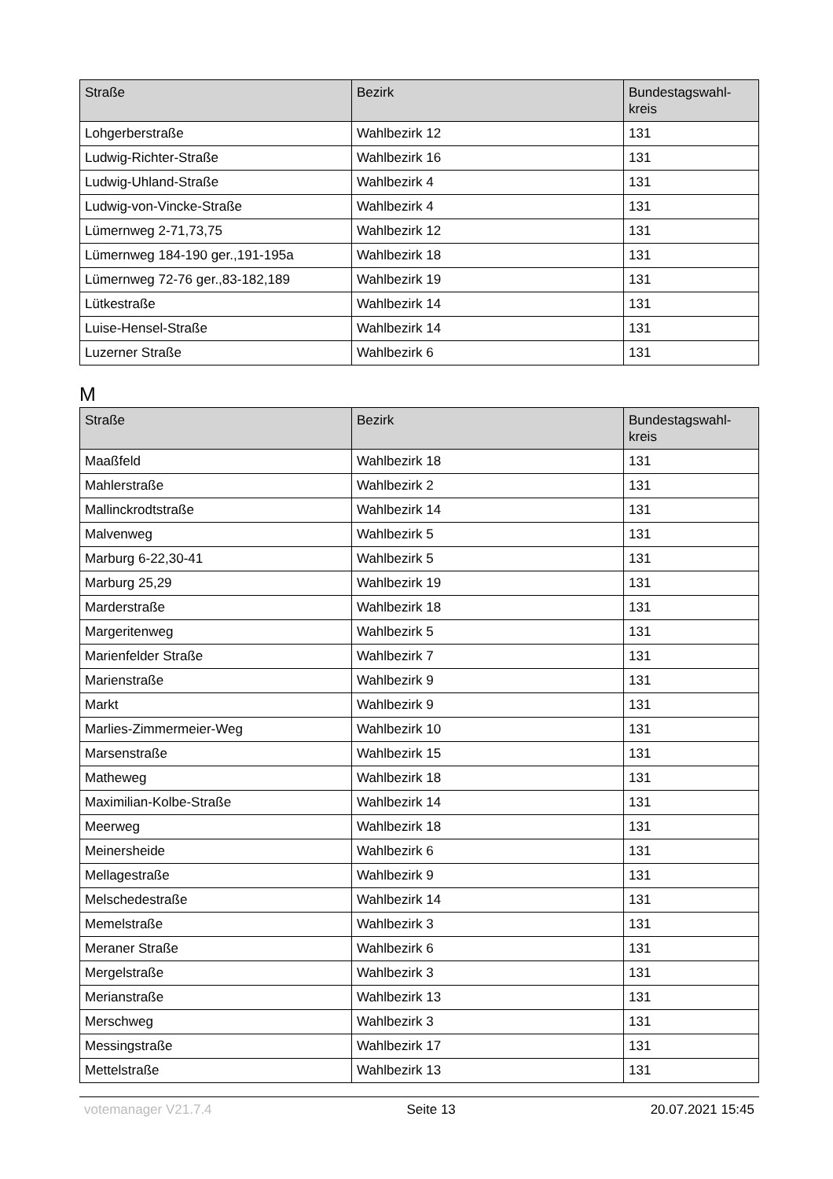| Straße | Bezirk | Bundestagswahl- kreis |
| --- | --- | --- |
| Lohgerberstraße | Wahlbezirk 12 | 131 |
| Ludwig-Richter-Straße | Wahlbezirk 16 | 131 |
| Ludwig-Uhland-Straße | Wahlbezirk 4 | 131 |
| Ludwig-von-Vincke-Straße | Wahlbezirk 4 | 131 |
| Lümernweg 2-71,73,75 | Wahlbezirk 12 | 131 |
| Lümernweg 184-190 ger.,191-195a | Wahlbezirk 18 | 131 |
| Lümernweg 72-76 ger.,83-182,189 | Wahlbezirk 19 | 131 |
| Lütkestraße | Wahlbezirk 14 | 131 |
| Luise-Hensel-Straße | Wahlbezirk 14 | 131 |
| Luzerner Straße | Wahlbezirk 6 | 131 |
M
| Straße | Bezirk | Bundestagswahl- kreis |
| --- | --- | --- |
| Maaßfeld | Wahlbezirk 18 | 131 |
| Mahlerstraße | Wahlbezirk 2 | 131 |
| Mallinckrodtstraße | Wahlbezirk 14 | 131 |
| Malvenweg | Wahlbezirk 5 | 131 |
| Marburg 6-22,30-41 | Wahlbezirk 5 | 131 |
| Marburg 25,29 | Wahlbezirk 19 | 131 |
| Marderstraße | Wahlbezirk 18 | 131 |
| Margeritenweg | Wahlbezirk 5 | 131 |
| Marienfelder Straße | Wahlbezirk 7 | 131 |
| Marienstraße | Wahlbezirk 9 | 131 |
| Markt | Wahlbezirk 9 | 131 |
| Marlies-Zimmermeier-Weg | Wahlbezirk 10 | 131 |
| Marsenstraße | Wahlbezirk 15 | 131 |
| Matheweg | Wahlbezirk 18 | 131 |
| Maximilian-Kolbe-Straße | Wahlbezirk 14 | 131 |
| Meerweg | Wahlbezirk 18 | 131 |
| Meinersheide | Wahlbezirk 6 | 131 |
| Mellagestraße | Wahlbezirk 9 | 131 |
| Melschedestraße | Wahlbezirk 14 | 131 |
| Memelstraße | Wahlbezirk 3 | 131 |
| Meraner Straße | Wahlbezirk 6 | 131 |
| Mergelstraße | Wahlbezirk 3 | 131 |
| Merianstraße | Wahlbezirk 13 | 131 |
| Merschweg | Wahlbezirk 3 | 131 |
| Messingstraße | Wahlbezirk 17 | 131 |
| Mettelstraße | Wahlbezirk 13 | 131 |
votemanager V21.7.4 Seite 13 20.07.2021 15:45